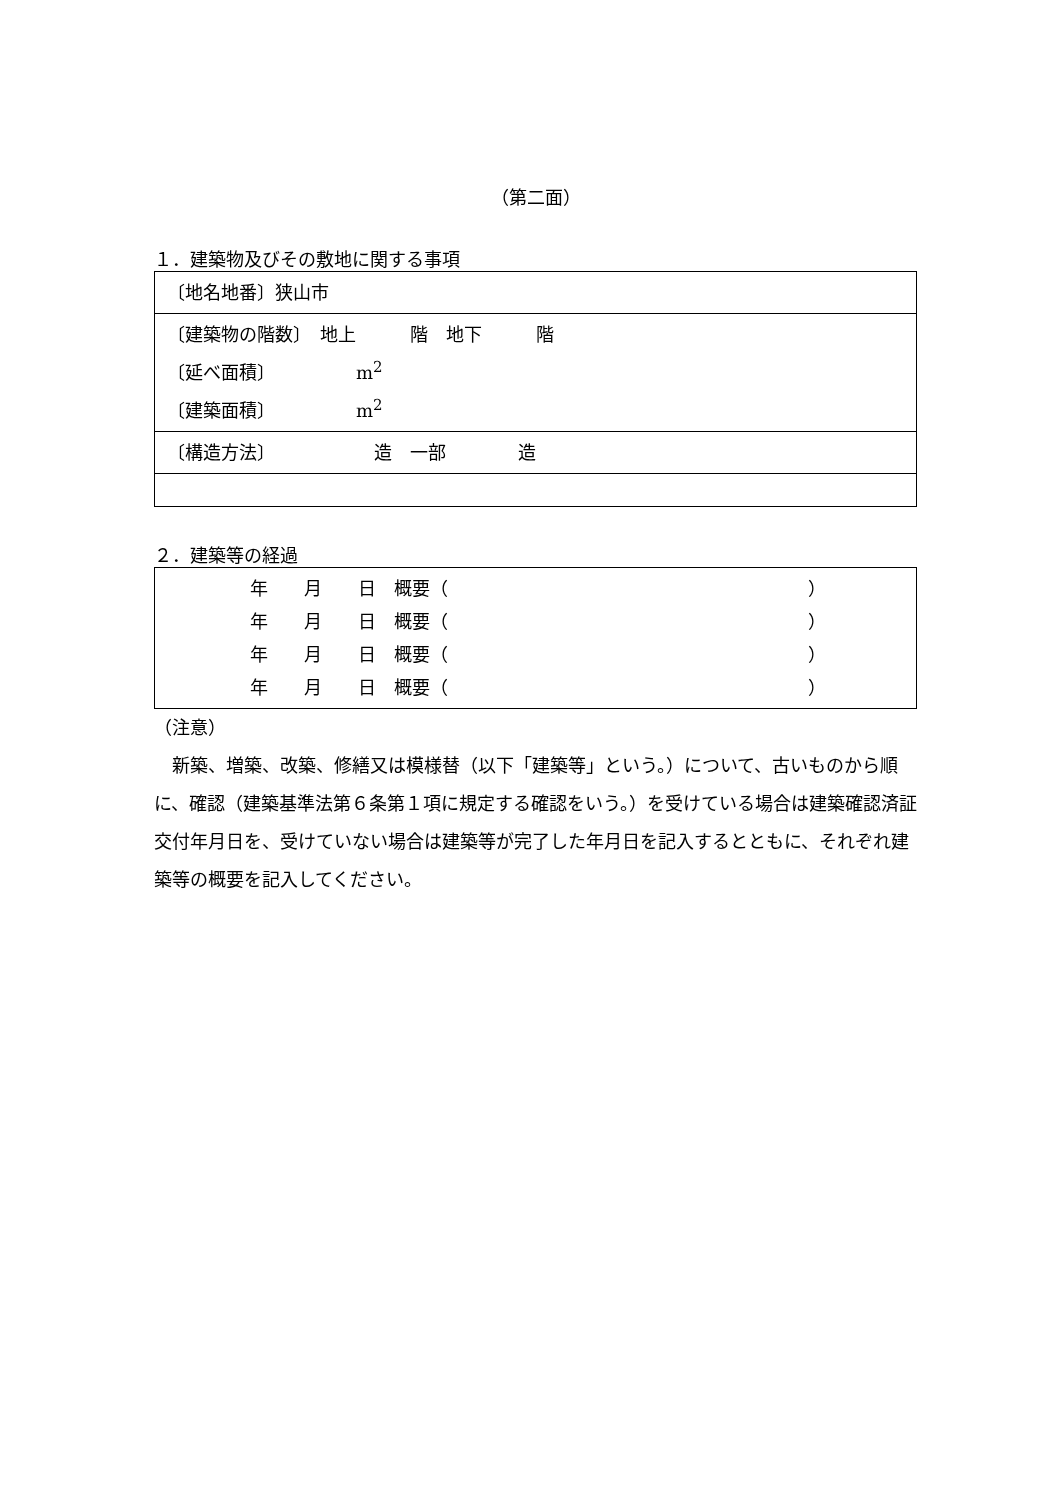（第二面）
１．建築物及びその敷地に関する事項
| 〔地名地番〕狭山市 |
| 〔建築物の階数〕 地上 階 地下 階 〔延べ面積〕 m<sup>2</sup> 〔建築面積〕 m<sup>2</sup> |
| 〔構造方法〕 造 一部 造 |
２．建築等の経過
| 年 月 日 概要（ ） 年 月 日 概要（ ） 年 月 日 概要（ ） 年 月 日 概要（ ） |
（注意）
　新築、増築、改築、修繕又は模様替（以下「建築等」という。）について、古いものから順に、確認（建築基準法第６条第１項に規定する確認をいう。）を受けている場合は建築確認済証交付年月日を、受けていない場合は建築等が完了した年月日を記入するとともに、それぞれ建築等の概要を記入してください。